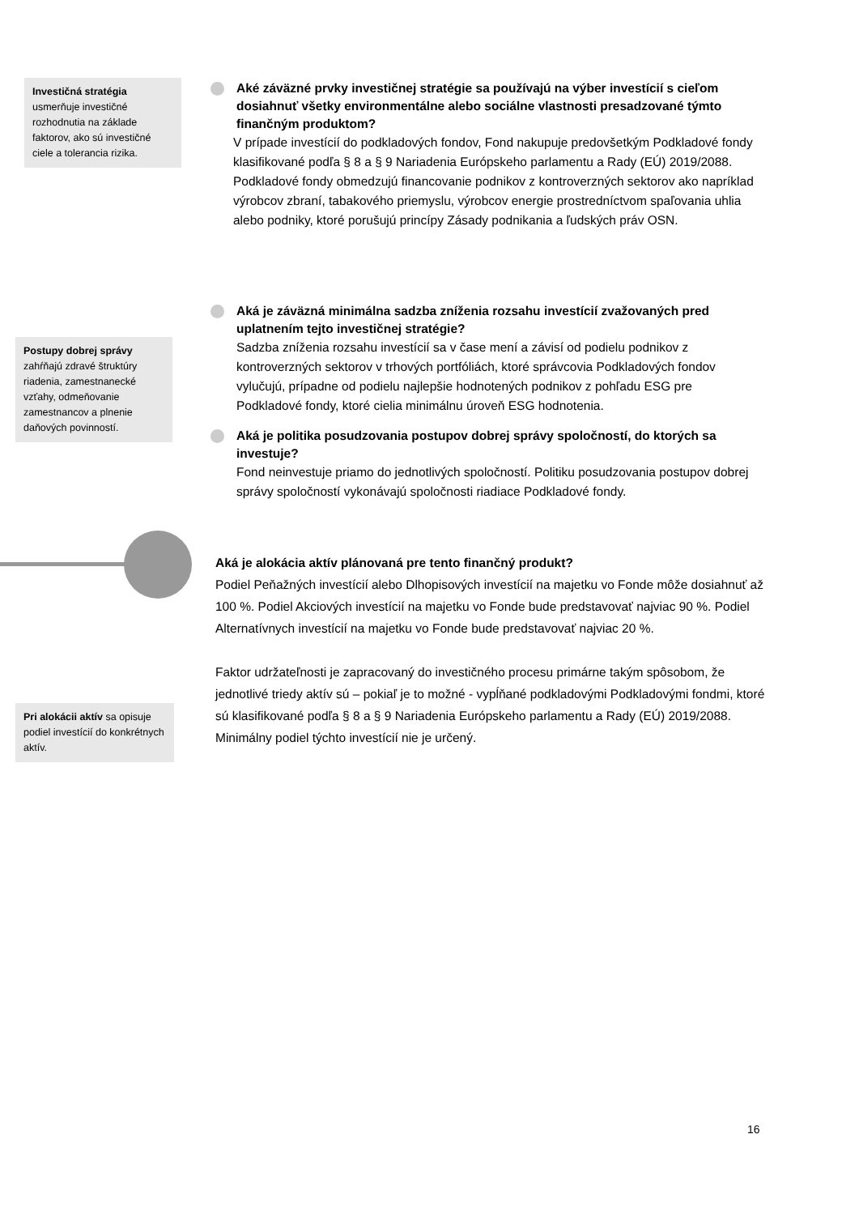Investičná stratégia
usmerňuje investičné rozhodnutia na základe faktorov, ako sú investičné ciele a tolerancia rizika.
Postupy dobrej správy
zahŕňajú zdravé štruktúry riadenia, zamestnanecké vzťahy, odmeňovanie zamestnancov a plnenie daňových povinností.
Pri alokácii aktív sa opisuje podiel investícií do konkrétnych aktív.
Aké záväzné prvky investičnej stratégie sa používajú na výber investícií s cieľom dosiahnuť všetky environmentálne alebo sociálne vlastnosti presadzované týmto finančným produktom?
V prípade investícií do podkladových fondov, Fond nakupuje predovšetkým Podkladové fondy klasifikované podľa § 8 a § 9 Nariadenia Európskeho parlamentu a Rady (EÚ) 2019/2088.
Podkladové fondy obmedzujú financovanie podnikov z kontroverzných sektorov ako napríklad výrobcov zbraní, tabakového priemyslu, výrobcov energie prostredníctvom spaľovania uhlia alebo podniky, ktoré porušujú princípy Zásady podnikania a ľudských práv OSN.
Aká je záväzná minimálna sadzba zníženia rozsahu investícií zvažovaných pred uplatnením tejto investičnej stratégie?
Sadzba zníženia rozsahu investícií sa v čase mení a závisí od podielu podnikov z kontroverzných sektorov v trhových portfóliách, ktoré správcovia Podkladových fondov vylučujú, prípadne od podielu najlepšie hodnotených podnikov z pohľadu ESG pre Podkladové fondy, ktoré cielia minimálnu úroveň ESG hodnotenia.
Aká je politika posudzovania postupov dobrej správy spoločností, do ktorých sa investuje?
Fond neinvestuje priamo do jednotlivých spoločností. Politiku posudzovania postupov dobrej správy spoločností vykonávajú spoločnosti riadiace Podkladové fondy.
Aká je alokácia aktív plánovaná pre tento finančný produkt?
Podiel Peňažných investícií alebo Dlhopisových investícií na majetku vo Fonde môže dosiahnuť až 100 %. Podiel Akciových investícií na majetku vo Fonde bude predstavovať najviac 90 %. Podiel Alternatívnych investícií na majetku vo Fonde bude predstavovať najviac 20 %.
Faktor udržateľnosti je zapracovaný do investičného procesu primárne takým spôsobom, že jednotlivé triedy aktív sú – pokiaľ je to možné - vypĺňané podkladovými Podkladovými fondmi, ktoré sú klasifikované podľa § 8 a § 9 Nariadenia Európskeho parlamentu a Rady (EÚ) 2019/2088. Minimálny podiel týchto investícií nie je určený.
16